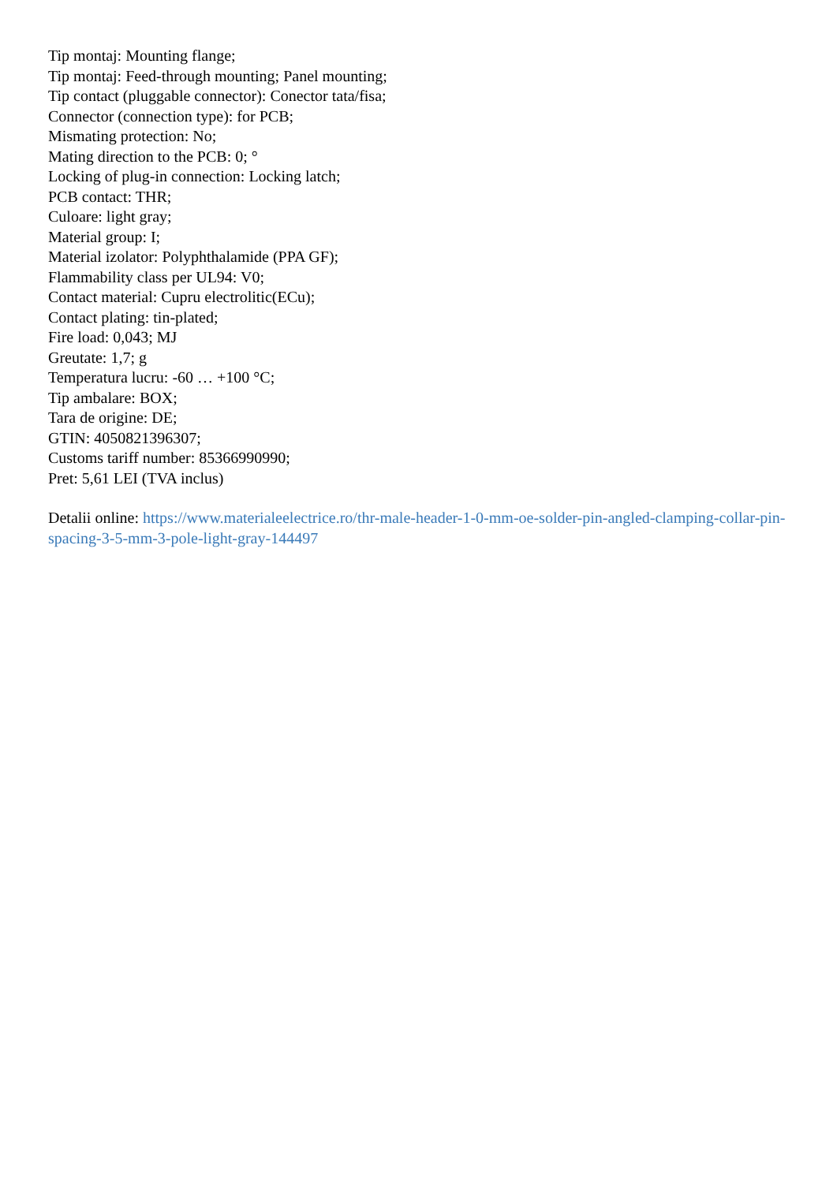Tip montaj: Mounting flange;
Tip montaj: Feed-through mounting; Panel mounting;
Tip contact (pluggable connector): Conector tata/fisa;
Connector (connection type): for PCB;
Mismating protection: No;
Mating direction to the PCB: 0; °
Locking of plug-in connection: Locking latch;
PCB contact: THR;
Culoare: light gray;
Material group: I;
Material izolator: Polyphthalamide (PPA GF);
Flammability class per UL94: V0;
Contact material: Cupru electrolitic(ECu);
Contact plating: tin-plated;
Fire load: 0,043; MJ
Greutate: 1,7; g
Temperatura lucru: -60 … +100 °C;
Tip ambalare: BOX;
Tara de origine: DE;
GTIN: 4050821396307;
Customs tariff number: 85366990990;
Pret: 5,61 LEI (TVA inclus)
Detalii online: https://www.materialeelectrice.ro/thr-male-header-1-0-mm-oe-solder-pin-angled-clamping-collar-pin-spacing-3-5-mm-3-pole-light-gray-144497